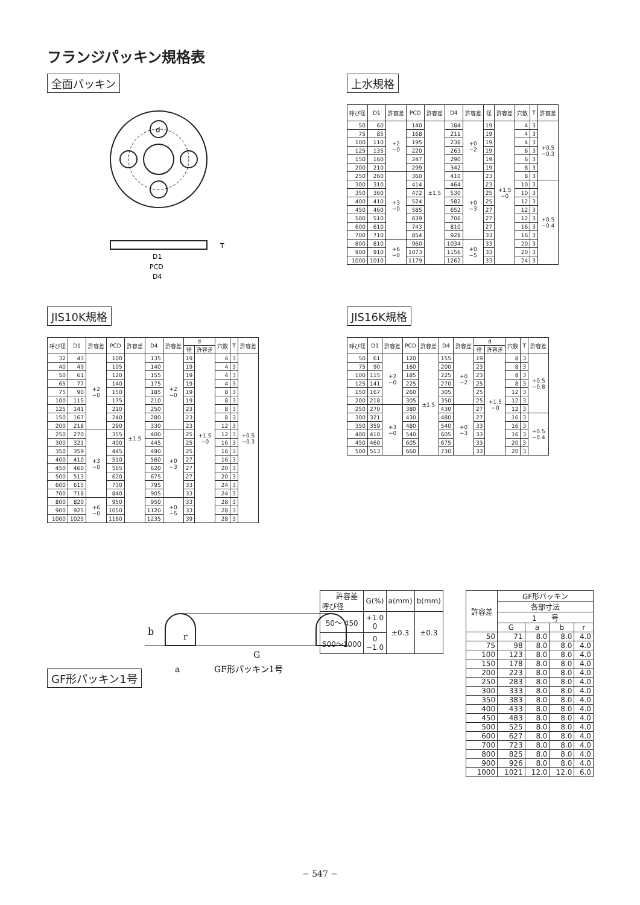フランジパッキン規格表
全面パッキン
d
D1
PCD
D4
T
上水規格
| 呼び径 | D1 | 許容差 | PCD | 許容差 | D4 | 許容差 | 径 | 許容差 | 穴数 | T | 許容差 |
| --- | --- | --- | --- | --- | --- | --- | --- | --- | --- | --- | --- |
| 50 | 60 | +2 −0 | 140 | ±1.5 | 184 | +0 −2 | 19 | +1.5 −0 | 4 | 3 | +0.5 −0.3 |
| 75 | 85 | | 168 | | 211 | | 19 | | 4 | 3 | |
| 100 | 110 | | 195 | | 238 | | 19 | | 4 | 3 | |
| 125 | 135 | | 220 | | 263 | | 19 | | 6 | 3 | |
| 150 | 160 | | 247 | | 290 | | 19 | | 6 | 3 | |
| 200 | 210 | | 299 | | 342 | | 19 | | 8 | 3 | |
| 250 | 260 | +3 −0 | 360 | | 410 | +0 −3 | 23 | | 8 | 3 | |
| 300 | 310 | | 414 | | 464 | | 23 | | 10 | 3 | +0.5 −0.4 |
| 350 | 360 | | 472 | | 530 | | 25 | | 10 | 3 | |
| 400 | 410 | | 524 | | 582 | | 25 | | 12 | 3 | |
| 450 | 460 | | 585 | | 652 | | 27 | | 12 | 3 | |
| 500 | 510 | | 639 | | 706 | | 27 | | 12 | 3 | |
| 600 | 610 | | 743 | | 810 | | 27 | | 16 | 3 | |
| 700 | 710 | | 854 | | 928 | | 33 | | 16 | 3 | |
| 800 | 810 | +6 −0 | 960 | | 1034 | +0 −5 | 33 | | 20 | 3 | |
| 900 | 910 | | 1073 | | 1156 | | 33 | | 20 | 3 | |
| 1000 | 1010 | | 1179 | | 1262 | | 33 | | 24 | 3 | |
JIS10K規格
| 呼び径 | D1 | 許容差 | PCD | 許容差 | D4 | 許容差 | d | | 穴数 | T | 許容差 |
| --- | --- | --- | --- | --- | --- | --- | --- | --- | --- | --- | --- |
| | | | | | | | 径 | 許容差 | | | |
| 32 | 43 | +2 −0 | 100 | ±1.5 | 135 | +2 −0 | 19 | +1.5 −0 | 4 | 3 | +0.5 −0.3 |
| 40 | 49 | | 105 | | 140 | | 19 | | 4 | 3 | |
| 50 | 61 | | 120 | | 155 | | 19 | | 4 | 3 | |
| 65 | 77 | | 140 | | 175 | | 19 | | 4 | 3 | |
| 75 | 90 | | 150 | | 185 | | 19 | | 8 | 3 | |
| 100 | 115 | | 175 | | 210 | | 19 | | 8 | 3 | |
| 125 | 141 | | 210 | | 250 | | 23 | | 8 | 3 | |
| 150 | 167 | | 240 | | 280 | | 23 | | 8 | 3 | |
| 200 | 218 | | 290 | | 330 | | 23 | | 12 | 3 | |
| 250 | 270 | +3 −0 | 355 | | 400 | +0 −3 | 25 | | 12 | 3 | |
| 300 | 321 | | 400 | | 445 | | 25 | | 16 | 3 | |
| 350 | 359 | | 445 | | 490 | | 25 | | 16 | 3 | |
| 400 | 410 | | 510 | | 560 | | 27 | | 16 | 3 | |
| 450 | 460 | | 565 | | 620 | | 27 | | 20 | 3 | |
| 500 | 513 | | 620 | | 675 | | 27 | | 20 | 3 | |
| 600 | 615 | | 730 | | 795 | | 33 | | 24 | 3 | |
| 700 | 718 | | 840 | | 905 | | 33 | | 24 | 3 | |
| 800 | 820 | +6 −0 | 950 | | 950 | +0 −5 | 33 | | 28 | 3 | |
| 900 | 925 | | 1050 | | 1120 | | 33 | | 28 | 3 | |
| 1000 | 1025 | | 1160 | | 1235 | | 39 | | 28 | 3 | |
JIS16K規格
| 呼び径 | D1 | 許容差 | PCD | 許容差 | D4 | 許容差 | d | | 穴数 | T | 許容差 |
| --- | --- | --- | --- | --- | --- | --- | --- | --- | --- | --- | --- |
| | | | | | | | 径 | 許容差 | | | |
| 50 | 61 | +2 −0 | 120 | ±1.5 | 155 | +0 −2 | 19 | +1.5 −0 | 8 | 3 | +0.5 −0.8 |
| 75 | 90 | | 160 | | 200 | | 23 | | 8 | 3 | |
| 100 | 115 | | 185 | | 225 | | 23 | | 8 | 3 | |
| 125 | 141 | | 225 | | 270 | | 25 | | 8 | 3 | |
| 150 | 167 | | 260 | | 305 | | 25 | | 12 | 3 | |
| 200 | 218 | | 305 | | 350 | | 25 | | 12 | 3 | |
| 250 | 270 | +3 −0 | 380 | | 430 | +0 −3 | 27 | | 12 | 3 | |
| 300 | 321 | | 430 | | 480 | | 27 | | 16 | 3 | +0.5 −0.4 |
| 350 | 359 | | 480 | | 540 | | 33 | | 16 | 3 | |
| 400 | 410 | | 540 | | 605 | | 33 | | 16 | 3 | |
| 450 | 460 | | 605 | | 675 | | 33 | | 20 | 3 | |
| 500 | 513 | | 660 | | 730 | | 33 | | 20 | 3 | |
GF形パッキン1号
b
r
G
a
GF形パッキン1号
| 許容差 呼び径 | G(%) | a(mm) | b(mm) |
| --- | --- | --- | --- |
| 50～ 450 | +1.0 0 | ±0.3 | ±0.3 |
| 500～1000 | 0 −1.0 | | |
| 許容差 | GF形パッキン | | | |
| | 各部寸法 | | | |
| | 1 号 | | | |
| | G | a | b | r |
| 50 | 71 | 8.0 | 8.0 | 4.0 |
| 75 | 98 | 8.0 | 8.0 | 4.0 |
| 100 | 123 | 8.0 | 8.0 | 4.0 |
| 150 | 178 | 8.0 | 8.0 | 4.0 |
| 200 | 223 | 8.0 | 8.0 | 4.0 |
| 250 | 283 | 8.0 | 8.0 | 4.0 |
| 300 | 333 | 8.0 | 8.0 | 4.0 |
| 350 | 383 | 8.0 | 8.0 | 4.0 |
| 400 | 433 | 8.0 | 8.0 | 4.0 |
| 450 | 483 | 8.0 | 8.0 | 4.0 |
| 500 | 525 | 8.0 | 8.0 | 4.0 |
| 600 | 627 | 8.0 | 8.0 | 4.0 |
| 700 | 723 | 8.0 | 8.0 | 4.0 |
| 800 | 825 | 8.0 | 8.0 | 4.0 |
| 900 | 926 | 8.0 | 8.0 | 4.0 |
| 1000 | 1021 | 12.0 | 12.0 | 6.0 |
− 547 −